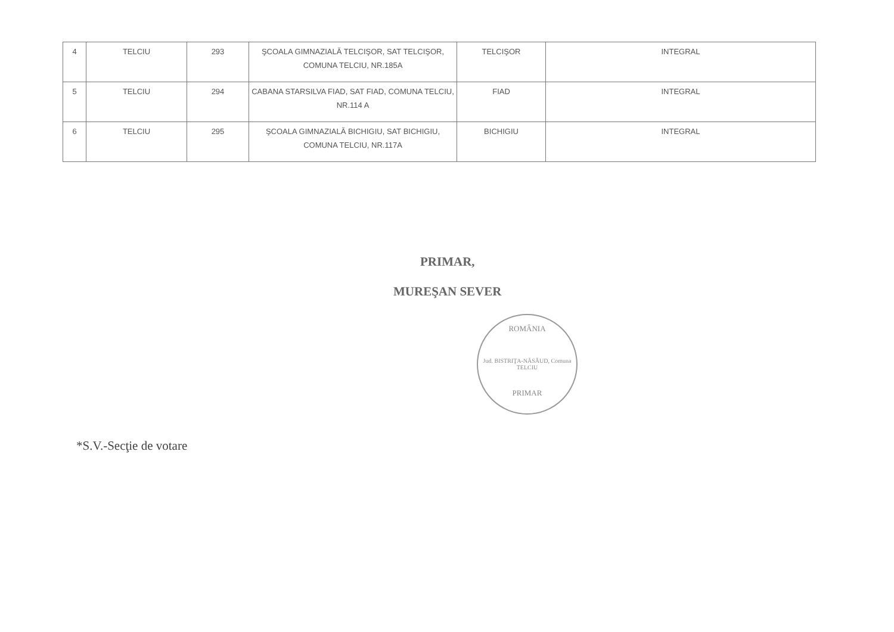| 4 | TELCIU | 293 | ŞCOALA GIMNAZIALĂ TELCIŞOR, SAT TELCIŞOR, COMUNA TELCIU, NR.185A | TELCIŞOR | INTEGRAL |
| 5 | TELCIU | 294 | CABANA STARSILVA FIAD, SAT FIAD, COMUNA TELCIU, NR.114 A | FIAD | INTEGRAL |
| 6 | TELCIU | 295 | ŞCOALA GIMNAZIALĂ BICHIGIU, SAT BICHIGIU, COMUNA TELCIU, NR.117A | BICHIGIU | INTEGRAL |
PRIMAR,
MUREŞAN SEVER
ROMÂNIA
Jud. BISTRIŢA-NĂSĂUD, Comuna TELCIU
PRIMAR
*S.V.-Secţie de votare